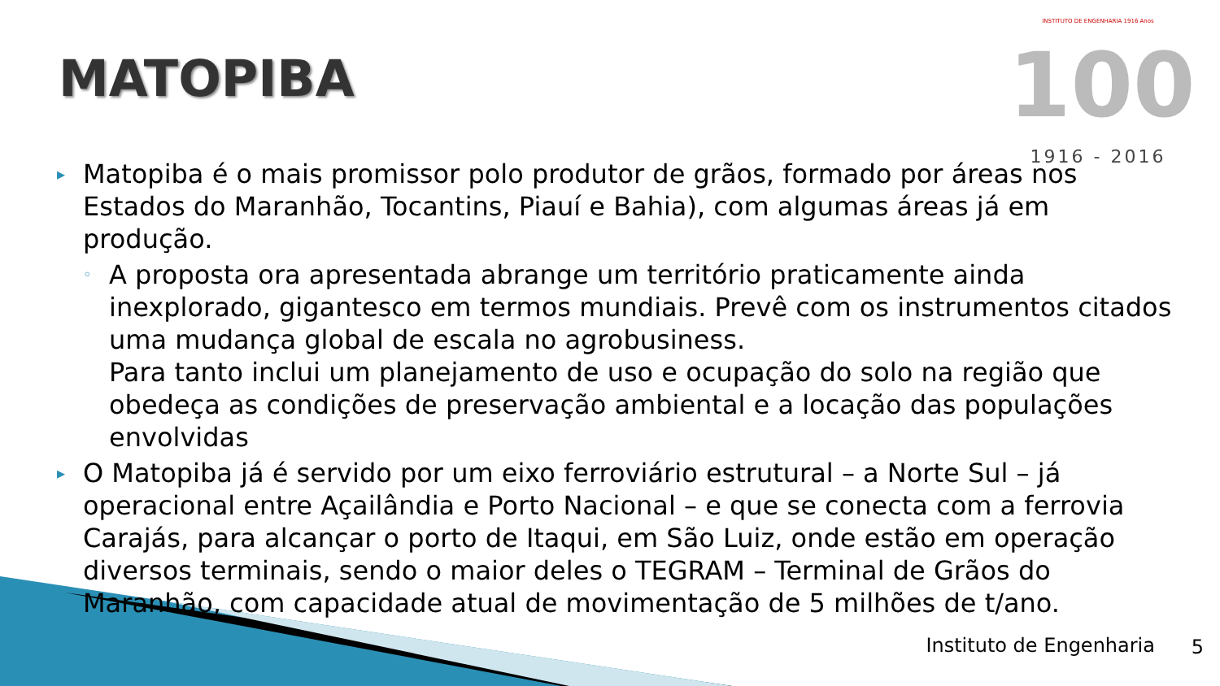MATOPIBA
INSTITUTO DE ENGENHARIA 1916 Anos
100
1916 - 2016
▸ Matopiba é o mais promissor polo produtor de grãos, formado por áreas nos Estados do Maranhão, Tocantins, Piauí e Bahia), com algumas áreas já em produção.
◦ A proposta ora apresentada abrange um território praticamente ainda inexplorado, gigantesco em termos mundiais. Prevê com os instrumentos citados uma mudança global de escala no agrobusiness.
Para tanto inclui um planejamento de uso e ocupação do solo na região que obedeça as condições de preservação ambiental e a locação das populações envolvidas
▸ O Matopiba já é servido por um eixo ferroviário estrutural – a Norte Sul – já operacional entre Açailândia e Porto Nacional – e que se conecta com a ferrovia Carajás, para alcançar o porto de Itaqui, em São Luiz, onde estão em operação diversos terminais, sendo o maior deles o TEGRAM – Terminal de Grãos do Maranhão, com capacidade atual de movimentação de 5 milhões de t/ano.
Instituto de Engenharia 5